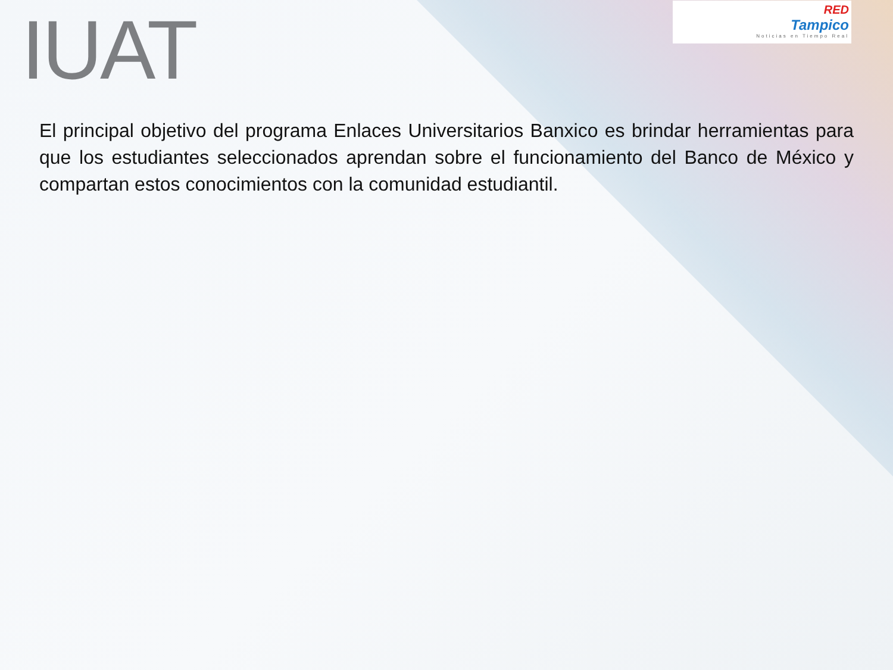IUAT
RED
Tampico
Noticias en Tiempo Real
El principal objetivo del programa Enlaces Universitarios Banxico es brindar herramientas para que los estudiantes seleccionados aprendan sobre el funcionamiento del Banco de México y compartan estos conocimientos con la comunidad estudiantil.